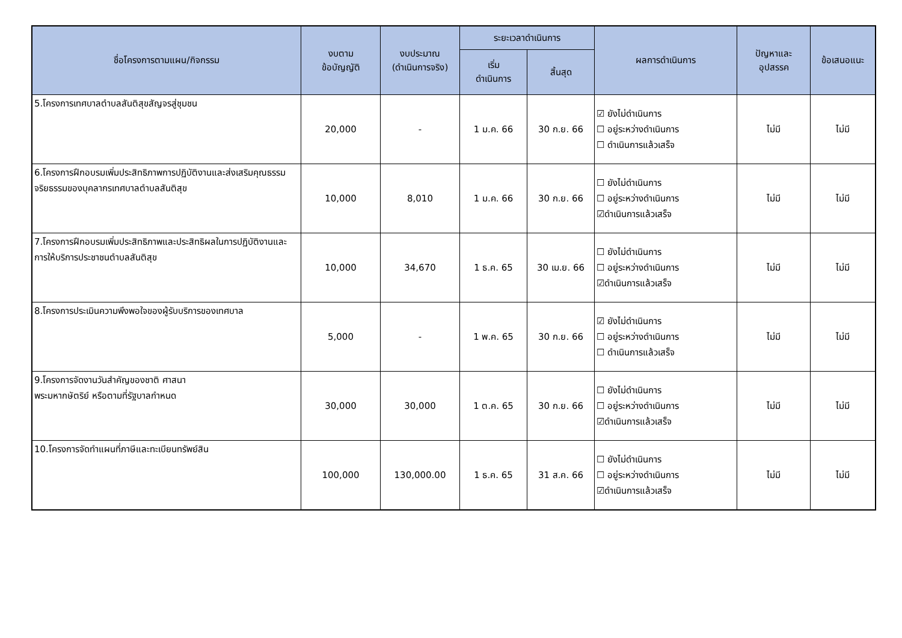| ชื่อโครงการตามแผน/กิจกรรม | งบตาม ข้อบัญญัติ | งบประมาณ (ดำเนินการจริง) | ระยะเวลาดำเนินการ | | ผลการดำเนินการ | ปัญหาและ อุปสรรค | ข้อเสนอแนะ |
| --- | --- | --- | --- | --- | --- | --- | --- |
| | | | เริ่ม ดำเนินการ | สิ้นสุด | | | |
| 5.โครงการเทศบาลตำบลสันติสุขสัญจรสู่ชุมชน | 20,000 | - | 1 ม.ค. 66 | 30 ก.ย. 66 | ☑ ยังไม่ดำเนินการ ☐ อยู่ระหว่างดำเนินการ ☐ ดำเนินการแล้วเสร็จ | ไม่มี | ไม่มี |
| 6.โครงการฝึกอบรมเพิ่มประสิทธิภาพการปฏิบัติงานและส่งเสริมคุณธรรมจริยธรรมของบุคลากรเทศบาลตำบลสันติสุข | 10,000 | 8,010 | 1 ม.ค. 66 | 30 ก.ย. 66 | ☐ ยังไม่ดำเนินการ ☐ อยู่ระหว่างดำเนินการ ☑ดำเนินการแล้วเสร็จ | ไม่มี | ไม่มี |
| 7.โครงการฝึกอบรมเพิ่มประสิทธิภาพและประสิทธิผลในการปฏิบัติงานและการให้บริการประชาชนตำบลสันติสุข | 10,000 | 34,670 | 1 ธ.ค. 65 | 30 เม.ย. 66 | ☐ ยังไม่ดำเนินการ ☐ อยู่ระหว่างดำเนินการ ☑ดำเนินการแล้วเสร็จ | ไม่มี | ไม่มี |
| 8.โครงการประเมินความพึงพอใจของผู้รับบริการของเทศบาล | 5,000 | - | 1 พ.ค. 65 | 30 ก.ย. 66 | ☑ ยังไม่ดำเนินการ ☐ อยู่ระหว่างดำเนินการ ☐ ดำเนินการแล้วเสร็จ | ไม่มี | ไม่มี |
| 9.โครงการจัดงานวันสำคัญของชาติ ศาสนา พระมหากษัตริย์ หรือตามที่รัฐบาลกำหนด | 30,000 | 30,000 | 1 ต.ค. 65 | 30 ก.ย. 66 | ☐ ยังไม่ดำเนินการ ☐ อยู่ระหว่างดำเนินการ ☑ดำเนินการแล้วเสร็จ | ไม่มี | ไม่มี |
| 10.โครงการจัดทำแผนที่ภาษีและทะเบียนทรัพย์สิน | 100,000 | 130,000.00 | 1 ธ.ค. 65 | 31 ส.ค. 66 | ☐ ยังไม่ดำเนินการ ☐ อยู่ระหว่างดำเนินการ ☑ดำเนินการแล้วเสร็จ | ไม่มี | ไม่มี |